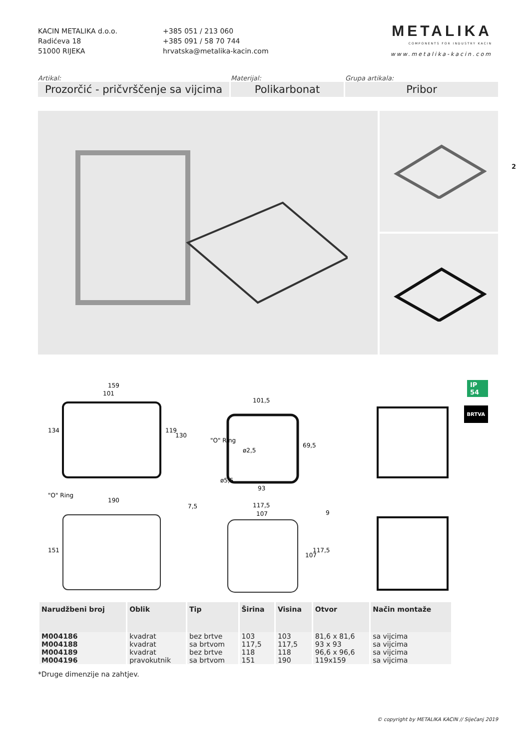2
KACIN METALIKA d.o.o.
Radićeva 18
51000 RIJEKA
+385 051 / 213 060
+385 091 / 58 70 744
hrvatska@metalika-kacin.com
METALIKA
COMPONENTS FOR INDUSTRY KACIN
www.metalika-kacin.com
Artikal:
Prozorčić - pričvrščenje sa vijcima
Materijal:
Polikarbonat
Grupa artikala:
Pribor
159
101
134
119
130
"O" Ring
190
151
7,5
101,5
93
69,5
"O" Ring
ø2,5
ø5,5
117,5
107
107
117,5
9
IP 54
BRTVA
| Narudžbeni broj | Oblik | Tip | Širina | Visina | Otvor | Način montaže |
| --- | --- | --- | --- | --- | --- | --- |
| M004186 | kvadrat | bez brtve | 103 | 103 | 81,6 x 81,6 | sa vijcima |
| M004188 | kvadrat | sa brtvom | 117,5 | 117,5 | 93 x 93 | sa vijcima |
| M004189 | kvadrat | bez brtve | 118 | 118 | 96,6 x 96,6 | sa vijcima |
| M004196 | pravokutnik | sa brtvom | 151 | 190 | 119x159 | sa vijcima |
*Druge dimenzije na zahtjev.
© copyright by METALIKA KACIN // Siječanj 2019